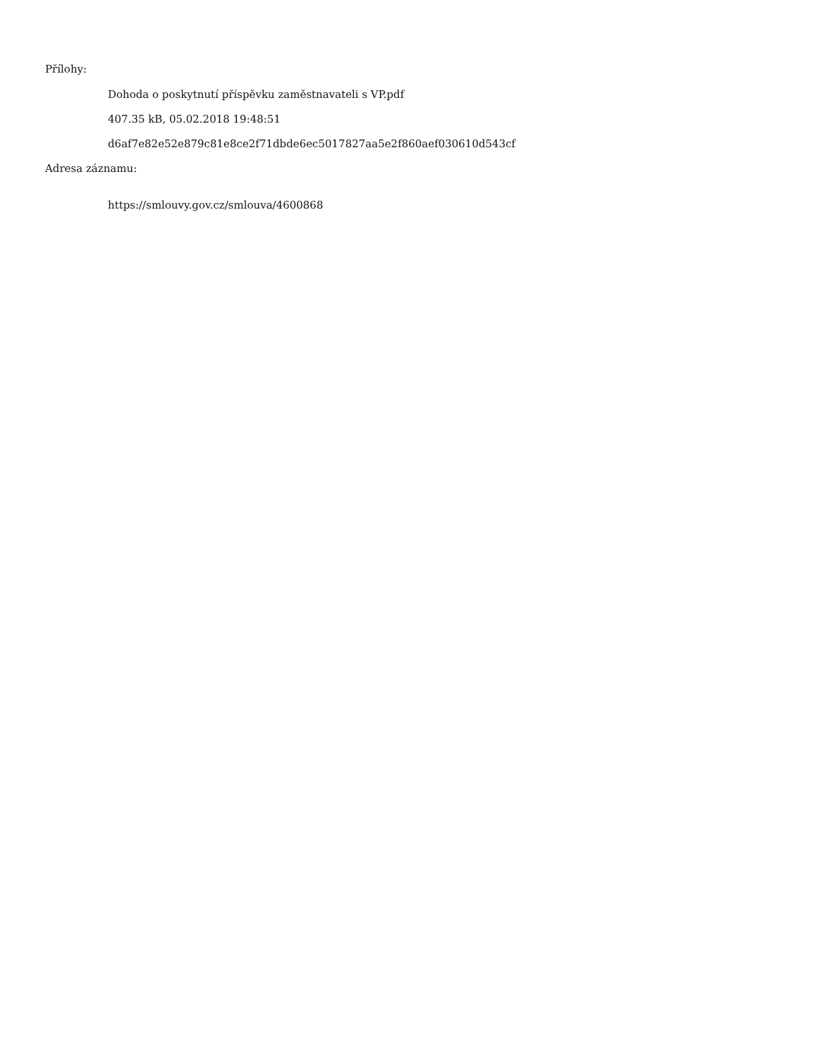Přílohy:
Dohoda o poskytnutí příspěvku zaměstnavateli s VP.pdf
407.35 kB, 05.02.2018 19:48:51
d6af7e82e52e879c81e8ce2f71dbde6ec5017827aa5e2f860aef030610d543cf
Adresa záznamu:
https://smlouvy.gov.cz/smlouva/4600868